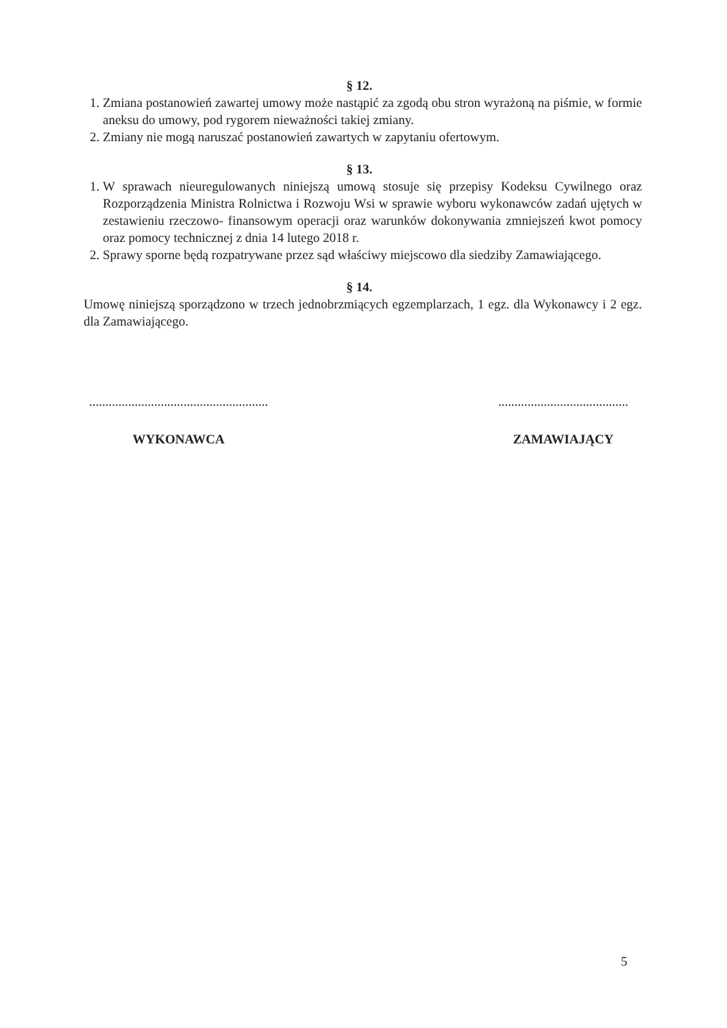§ 12.
1. Zmiana postanowień zawartej umowy może nastąpić za zgodą obu stron wyrażoną na piśmie, w formie aneksu do umowy, pod rygorem nieważności takiej zmiany.
2. Zmiany nie mogą naruszać postanowień zawartych w zapytaniu ofertowym.
§ 13.
1. W sprawach nieuregulowanych niniejszą umową stosuje się przepisy Kodeksu Cywilnego oraz Rozporządzenia Ministra Rolnictwa i Rozwoju Wsi w sprawie wyboru wykonawców zadań ujętych w zestawieniu rzeczowo- finansowym operacji oraz warunków dokonywania zmniejszeń kwot pomocy oraz pomocy technicznej z dnia 14 lutego 2018 r.
2. Sprawy sporne będą rozpatrywane przez sąd właściwy miejscowo dla siedziby Zamawiającego.
§ 14.
Umowę niniejszą sporządzono w trzech jednobrzmiących egzemplarzach, 1 egz. dla Wykonawcy i 2 egz. dla Zamawiającego.
.......................................................
WYKONAWCA
........................................
ZAMAWIAJĄCY
5